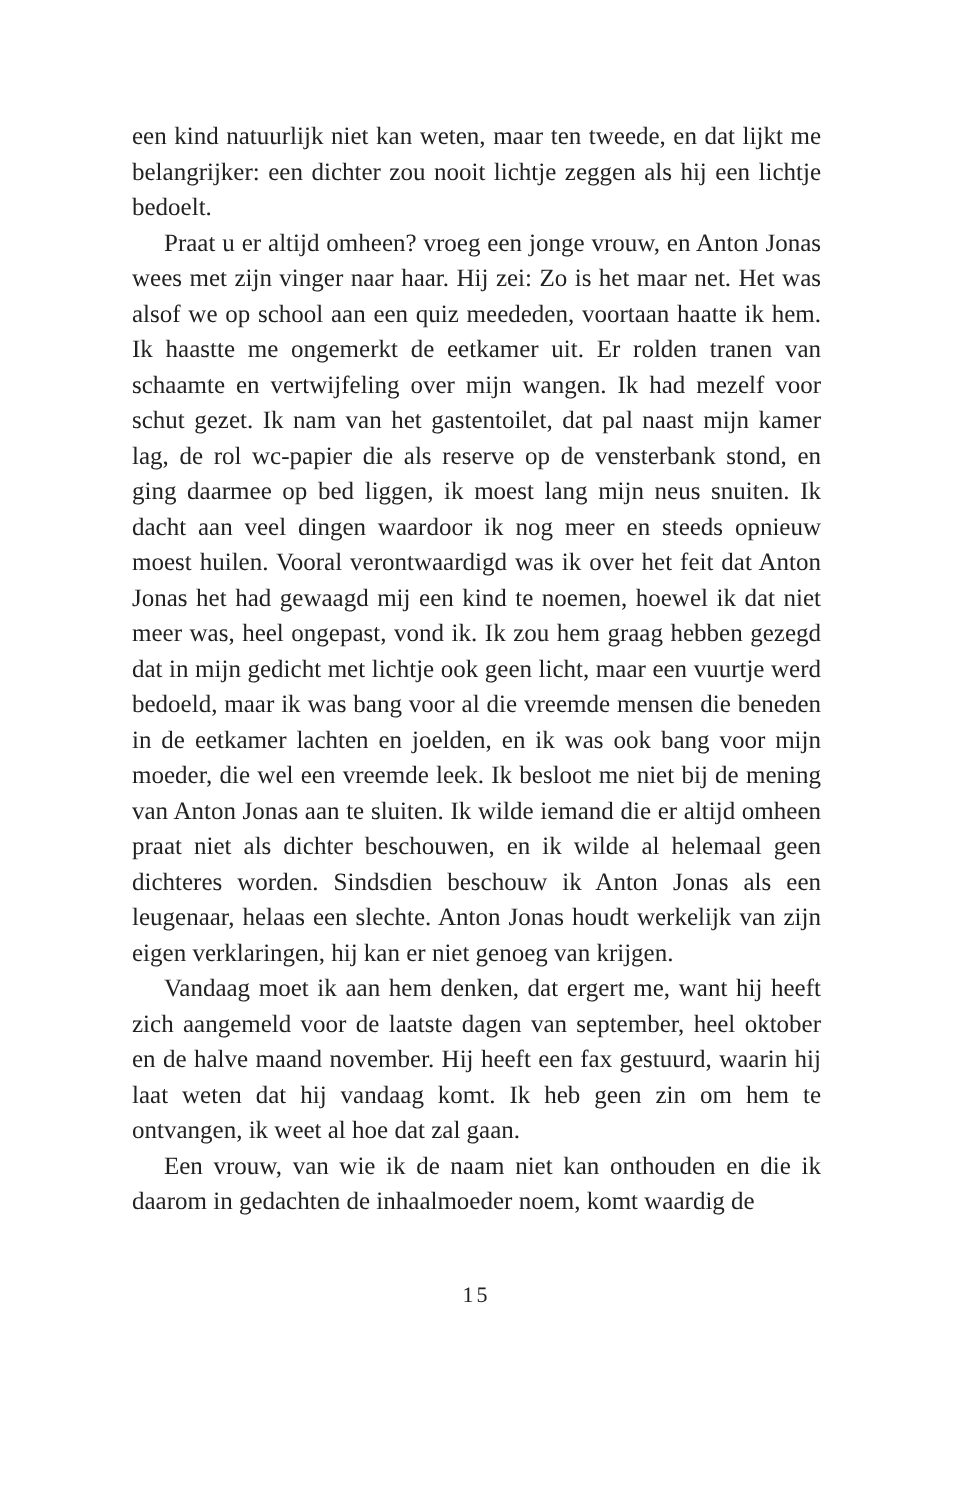een kind natuurlijk niet kan weten, maar ten tweede, en dat lijkt me belangrijker: een dichter zou nooit lichtje zeggen als hij een lichtje bedoelt.
Praat u er altijd omheen? vroeg een jonge vrouw, en Anton Jonas wees met zijn vinger naar haar. Hij zei: Zo is het maar net. Het was alsof we op school aan een quiz meededen, voortaan haatte ik hem. Ik haastte me ongemerkt de eetkamer uit. Er rolden tranen van schaamte en vertwijfeling over mijn wangen. Ik had mezelf voor schut gezet. Ik nam van het gastentoilet, dat pal naast mijn kamer lag, de rol wc-papier die als reserve op de vensterbank stond, en ging daarmee op bed liggen, ik moest lang mijn neus snuiten. Ik dacht aan veel dingen waardoor ik nog meer en steeds opnieuw moest huilen. Vooral verontwaardigd was ik over het feit dat Anton Jonas het had gewaagd mij een kind te noemen, hoewel ik dat niet meer was, heel ongepast, vond ik. Ik zou hem graag hebben gezegd dat in mijn gedicht met lichtje ook geen licht, maar een vuurtje werd bedoeld, maar ik was bang voor al die vreemde mensen die beneden in de eetkamer lachten en joelden, en ik was ook bang voor mijn moeder, die wel een vreemde leek. Ik besloot me niet bij de mening van Anton Jonas aan te sluiten. Ik wilde iemand die er altijd omheen praat niet als dichter beschouwen, en ik wilde al helemaal geen dichteres worden. Sindsdien beschouw ik Anton Jonas als een leugenaar, helaas een slechte. Anton Jonas houdt werkelijk van zijn eigen verklaringen, hij kan er niet genoeg van krijgen.
Vandaag moet ik aan hem denken, dat ergert me, want hij heeft zich aangemeld voor de laatste dagen van september, heel oktober en de halve maand november. Hij heeft een fax gestuurd, waarin hij laat weten dat hij vandaag komt. Ik heb geen zin om hem te ontvangen, ik weet al hoe dat zal gaan.
Een vrouw, van wie ik de naam niet kan onthouden en die ik daarom in gedachten de inhaalmoeder noem, komt waardig de
15